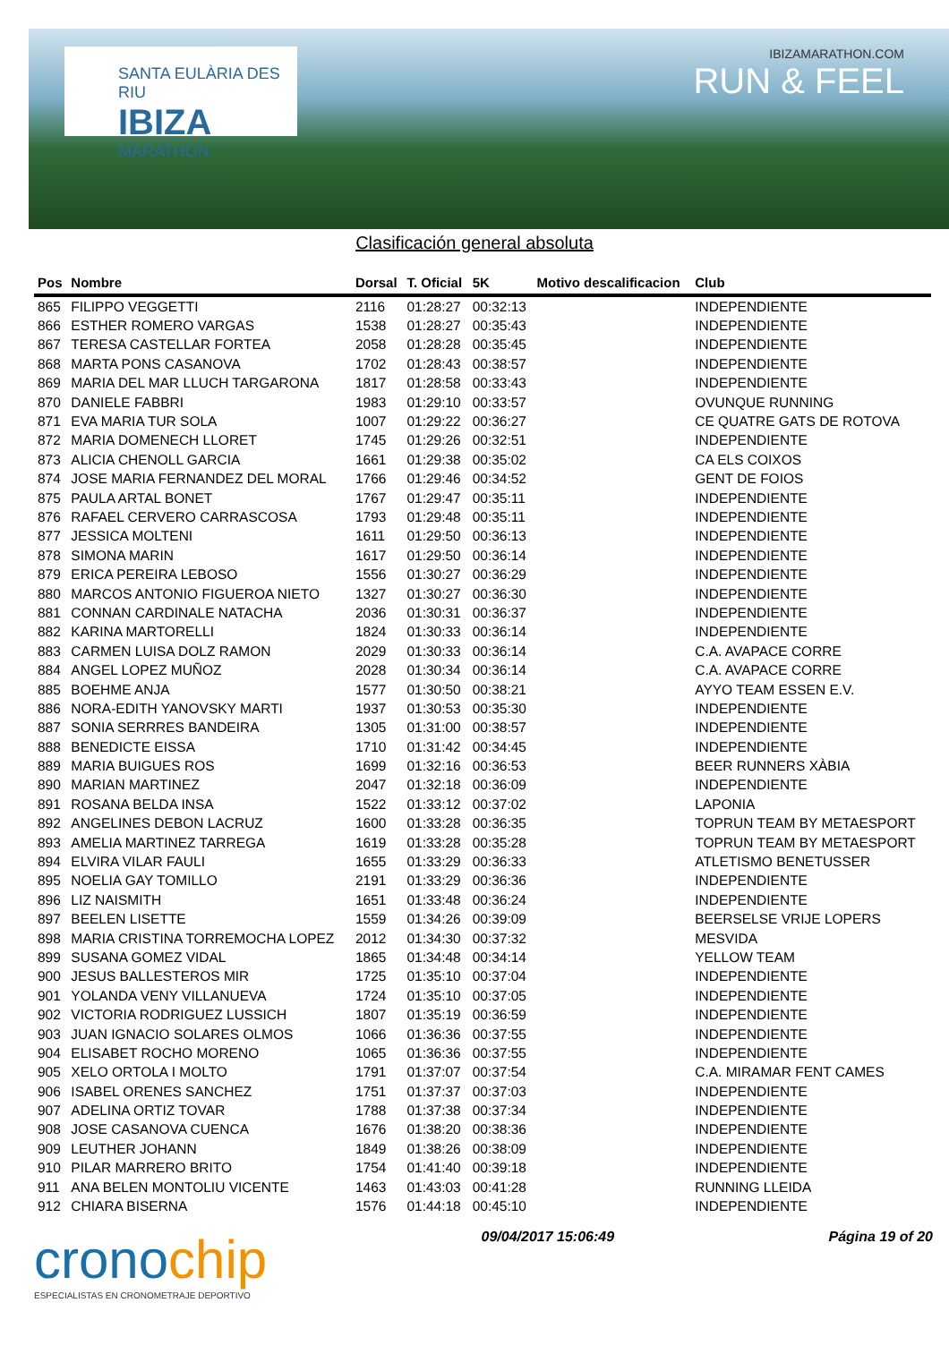SANTA EULÀRIA DES RIU
IBIZA
MARATHON
IBIZAMARATHON.COM
RUN & FEEL
Clasificación general absoluta
| Pos | Nombre | Dorsal | T. Oficial | 5K | Motivo descalificacion | Club |
| --- | --- | --- | --- | --- | --- | --- |
| 865 | FILIPPO VEGGETTI | 2116 | 01:28:27 | 00:32:13 | | INDEPENDIENTE |
| 866 | ESTHER ROMERO VARGAS | 1538 | 01:28:27 | 00:35:43 | | INDEPENDIENTE |
| 867 | TERESA CASTELLAR FORTEA | 2058 | 01:28:28 | 00:35:45 | | INDEPENDIENTE |
| 868 | MARTA PONS CASANOVA | 1702 | 01:28:43 | 00:38:57 | | INDEPENDIENTE |
| 869 | MARIA DEL MAR LLUCH TARGARONA | 1817 | 01:28:58 | 00:33:43 | | INDEPENDIENTE |
| 870 | DANIELE FABBRI | 1983 | 01:29:10 | 00:33:57 | | OVUNQUE RUNNING |
| 871 | EVA MARIA TUR SOLA | 1007 | 01:29:22 | 00:36:27 | | CE QUATRE GATS DE ROTOVA |
| 872 | MARIA DOMENECH LLORET | 1745 | 01:29:26 | 00:32:51 | | INDEPENDIENTE |
| 873 | ALICIA CHENOLL GARCIA | 1661 | 01:29:38 | 00:35:02 | | CA ELS COIXOS |
| 874 | JOSE MARIA FERNANDEZ DEL MORAL | 1766 | 01:29:46 | 00:34:52 | | GENT DE FOIOS |
| 875 | PAULA ARTAL BONET | 1767 | 01:29:47 | 00:35:11 | | INDEPENDIENTE |
| 876 | RAFAEL CERVERO CARRASCOSA | 1793 | 01:29:48 | 00:35:11 | | INDEPENDIENTE |
| 877 | JESSICA MOLTENI | 1611 | 01:29:50 | 00:36:13 | | INDEPENDIENTE |
| 878 | SIMONA MARIN | 1617 | 01:29:50 | 00:36:14 | | INDEPENDIENTE |
| 879 | ERICA PEREIRA LEBOSO | 1556 | 01:30:27 | 00:36:29 | | INDEPENDIENTE |
| 880 | MARCOS ANTONIO FIGUEROA NIETO | 1327 | 01:30:27 | 00:36:30 | | INDEPENDIENTE |
| 881 | CONNAN CARDINALE NATACHA | 2036 | 01:30:31 | 00:36:37 | | INDEPENDIENTE |
| 882 | KARINA MARTORELLI | 1824 | 01:30:33 | 00:36:14 | | INDEPENDIENTE |
| 883 | CARMEN LUISA DOLZ RAMON | 2029 | 01:30:33 | 00:36:14 | | C.A. AVAPACE CORRE |
| 884 | ANGEL LOPEZ MUÑOZ | 2028 | 01:30:34 | 00:36:14 | | C.A. AVAPACE CORRE |
| 885 | BOEHME ANJA | 1577 | 01:30:50 | 00:38:21 | | AYYO TEAM ESSEN E.V. |
| 886 | NORA-EDITH YANOVSKY MARTI | 1937 | 01:30:53 | 00:35:30 | | INDEPENDIENTE |
| 887 | SONIA SERRRES BANDEIRA | 1305 | 01:31:00 | 00:38:57 | | INDEPENDIENTE |
| 888 | BENEDICTE EISSA | 1710 | 01:31:42 | 00:34:45 | | INDEPENDIENTE |
| 889 | MARIA BUIGUES ROS | 1699 | 01:32:16 | 00:36:53 | | BEER RUNNERS XÀBIA |
| 890 | MARIAN MARTINEZ | 2047 | 01:32:18 | 00:36:09 | | INDEPENDIENTE |
| 891 | ROSANA BELDA INSA | 1522 | 01:33:12 | 00:37:02 | | LAPONIA |
| 892 | ANGELINES DEBON LACRUZ | 1600 | 01:33:28 | 00:36:35 | | TOPRUN TEAM BY METAESPORT |
| 893 | AMELIA MARTINEZ TARREGA | 1619 | 01:33:28 | 00:35:28 | | TOPRUN TEAM BY METAESPORT |
| 894 | ELVIRA VILAR FAULI | 1655 | 01:33:29 | 00:36:33 | | ATLETISMO BENETUSSER |
| 895 | NOELIA GAY TOMILLO | 2191 | 01:33:29 | 00:36:36 | | INDEPENDIENTE |
| 896 | LIZ NAISMITH | 1651 | 01:33:48 | 00:36:24 | | INDEPENDIENTE |
| 897 | BEELEN LISETTE | 1559 | 01:34:26 | 00:39:09 | | BEERSELSE VRIJE LOPERS |
| 898 | MARIA CRISTINA TORREMOCHA LOPEZ | 2012 | 01:34:30 | 00:37:32 | | MESVIDA |
| 899 | SUSANA GOMEZ VIDAL | 1865 | 01:34:48 | 00:34:14 | | YELLOW TEAM |
| 900 | JESUS BALLESTEROS MIR | 1725 | 01:35:10 | 00:37:04 | | INDEPENDIENTE |
| 901 | YOLANDA VENY VILLANUEVA | 1724 | 01:35:10 | 00:37:05 | | INDEPENDIENTE |
| 902 | VICTORIA RODRIGUEZ LUSSICH | 1807 | 01:35:19 | 00:36:59 | | INDEPENDIENTE |
| 903 | JUAN IGNACIO SOLARES OLMOS | 1066 | 01:36:36 | 00:37:55 | | INDEPENDIENTE |
| 904 | ELISABET ROCHO MORENO | 1065 | 01:36:36 | 00:37:55 | | INDEPENDIENTE |
| 905 | XELO ORTOLA I MOLTO | 1791 | 01:37:07 | 00:37:54 | | C.A. MIRAMAR FENT CAMES |
| 906 | ISABEL ORENES SANCHEZ | 1751 | 01:37:37 | 00:37:03 | | INDEPENDIENTE |
| 907 | ADELINA ORTIZ TOVAR | 1788 | 01:37:38 | 00:37:34 | | INDEPENDIENTE |
| 908 | JOSE CASANOVA CUENCA | 1676 | 01:38:20 | 00:38:36 | | INDEPENDIENTE |
| 909 | LEUTHER JOHANN | 1849 | 01:38:26 | 00:38:09 | | INDEPENDIENTE |
| 910 | PILAR MARRERO BRITO | 1754 | 01:41:40 | 00:39:18 | | INDEPENDIENTE |
| 911 | ANA BELEN MONTOLIU VICENTE | 1463 | 01:43:03 | 00:41:28 | | RUNNING LLEIDA |
| 912 | CHIARA BISERNA | 1576 | 01:44:18 | 00:45:10 | | INDEPENDIENTE |
cronochip
ESPECIALISTAS EN CRONOMETRAJE DEPORTIVO
09/04/2017 15:06:49 Página 19 of 20